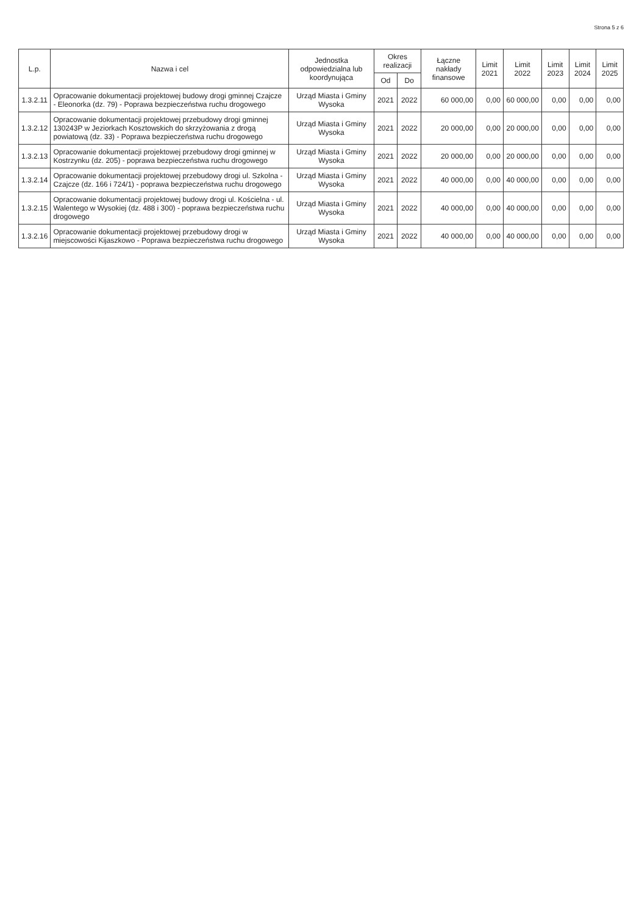Strona 5 z 6
| L.p. | Nazwa i cel | Jednostka odpowiedzialna lub koordynująca | Okres realizacji | | Łączne nakłady finansowe | Limit 2021 | Limit 2022 | Limit 2023 | Limit 2024 | Limit 2025 |
| --- | --- | --- | --- | --- | --- | --- | --- | --- | --- | --- |
| | | | Od | Do | | | | | | |
| 1.3.2.11 | Opracowanie dokumentacji projektowej budowy drogi gminnej Czajcze - Eleonorka (dz. 79) - Poprawa bezpieczeństwa ruchu drogowego | Urząd Miasta i Gminy Wysoka | 2021 | 2022 | 60 000,00 | 0,00 | 60 000,00 | 0,00 | 0,00 | 0,00 |
| 1.3.2.12 | Opracowanie dokumentacji projektowej przebudowy drogi gminnej 130243P w Jeziorkach Kosztowskich do skrzyżowania z drogą powiatową (dz. 33) - Poprawa bezpieczeństwa ruchu drogowego | Urząd Miasta i Gminy Wysoka | 2021 | 2022 | 20 000,00 | 0,00 | 20 000,00 | 0,00 | 0,00 | 0,00 |
| 1.3.2.13 | Opracowanie dokumentacji projektowej przebudowy drogi gminnej w Kostrzynku (dz. 205) - poprawa bezpieczeństwa ruchu drogowego | Urząd Miasta i Gminy Wysoka | 2021 | 2022 | 20 000,00 | 0,00 | 20 000,00 | 0,00 | 0,00 | 0,00 |
| 1.3.2.14 | Opracowanie dokumentacji projektowej przebudowy drogi ul. Szkolna - Czajcze (dz. 166 i 724/1) - poprawa bezpieczeństwa ruchu drogowego | Urząd Miasta i Gminy Wysoka | 2021 | 2022 | 40 000,00 | 0,00 | 40 000,00 | 0,00 | 0,00 | 0,00 |
| 1.3.2.15 | Opracowanie dokumentacji projektowej budowy drogi ul. Kościelna - ul. Walentego w Wysokiej (dz. 488 i 300) - poprawa bezpieczeństwa ruchu drogowego | Urząd Miasta i Gminy Wysoka | 2021 | 2022 | 40 000,00 | 0,00 | 40 000,00 | 0,00 | 0,00 | 0,00 |
| 1.3.2.16 | Opracowanie dokumentacji projektowej przebudowy drogi w miejscowości Kijaszkowo - Poprawa bezpieczeństwa ruchu drogowego | Urząd Miasta i Gminy Wysoka | 2021 | 2022 | 40 000,00 | 0,00 | 40 000,00 | 0,00 | 0,00 | 0,00 |